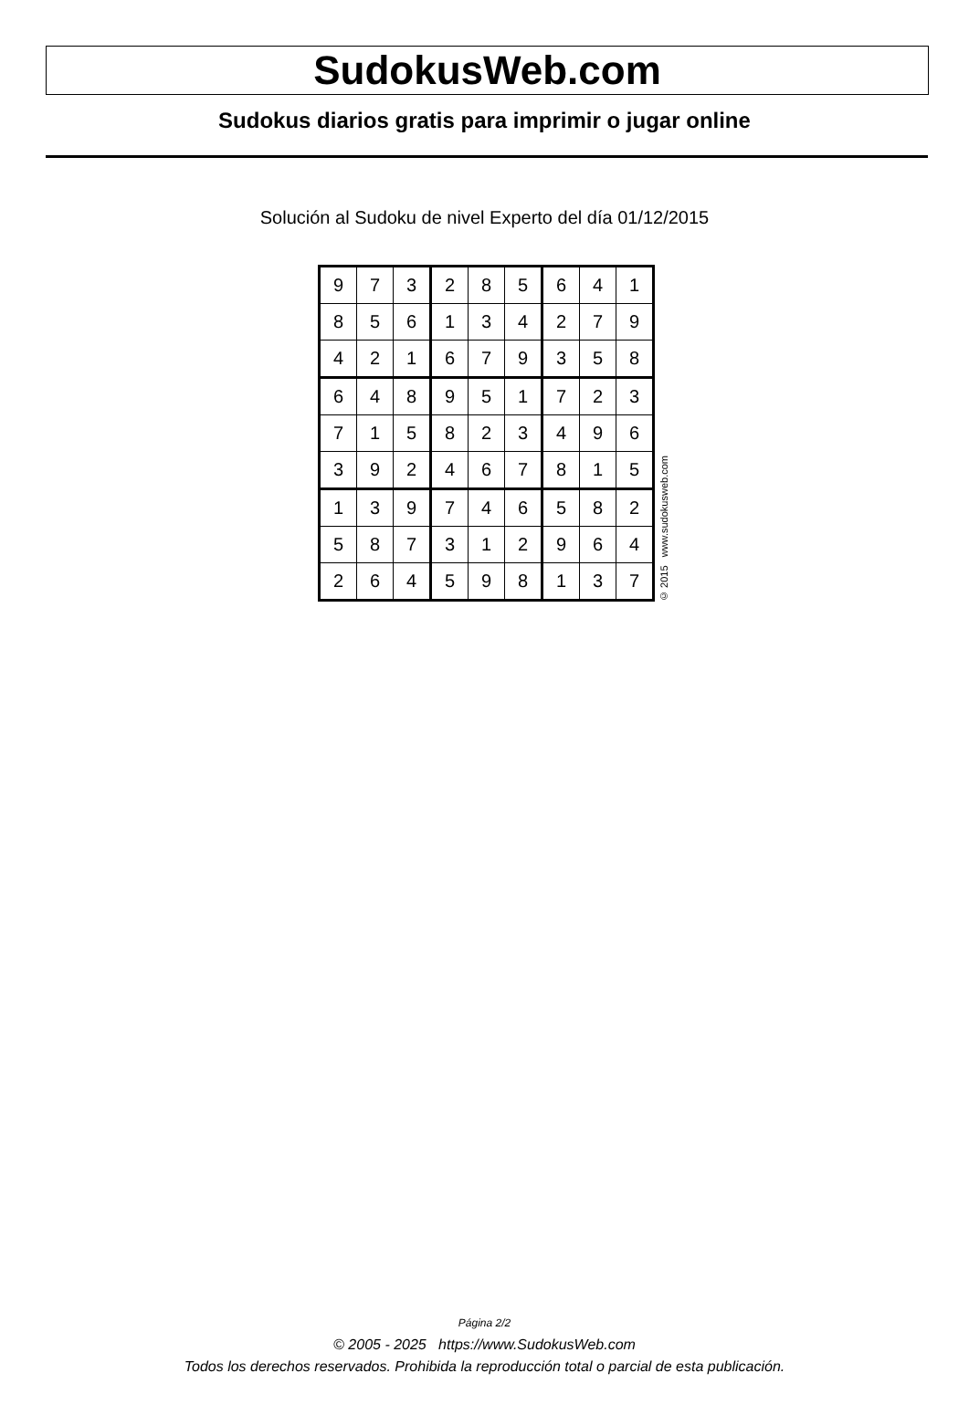SudokusWeb.com
Sudokus diarios gratis para imprimir o jugar online
Solución al Sudoku de nivel Experto del día 01/12/2015
| 9 | 7 | 3 | 2 | 8 | 5 | 6 | 4 | 1 |
| 8 | 5 | 6 | 1 | 3 | 4 | 2 | 7 | 9 |
| 4 | 2 | 1 | 6 | 7 | 9 | 3 | 5 | 8 |
| 6 | 4 | 8 | 9 | 5 | 1 | 7 | 2 | 3 |
| 7 | 1 | 5 | 8 | 2 | 3 | 4 | 9 | 6 |
| 3 | 9 | 2 | 4 | 6 | 7 | 8 | 1 | 5 |
| 1 | 3 | 9 | 7 | 4 | 6 | 5 | 8 | 2 |
| 5 | 8 | 7 | 3 | 1 | 2 | 9 | 6 | 4 |
| 2 | 6 | 4 | 5 | 9 | 8 | 1 | 3 | 7 |
© 2015 www.sudokusweb.com
Página 2/2
© 2005 - 2025 https://www.SudokusWeb.com
Todos los derechos reservados. Prohibida la reproducción total o parcial de esta publicación.